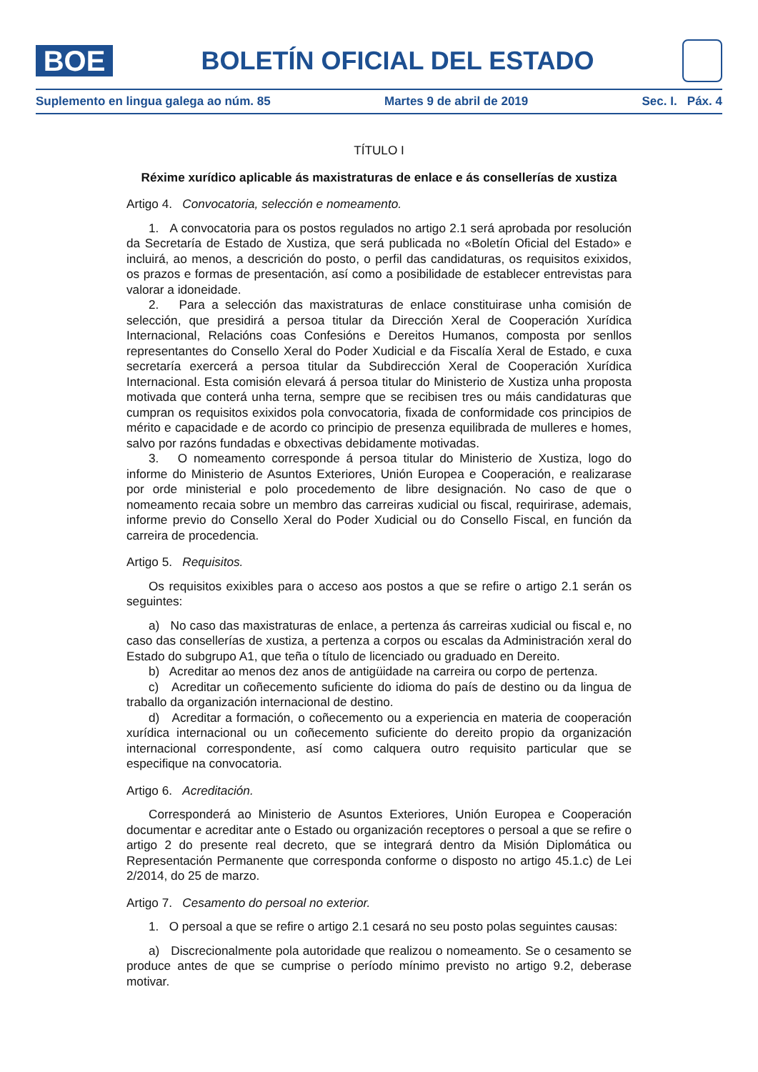BOE
BOLETÍN OFICIAL DEL ESTADO
Suplemento en lingua galega ao núm. 85 Martes 9 de abril de 2019 Sec. I. Páx. 4
TÍTULO I
Réxime xurídico aplicable ás maxistraturas de enlace e ás consellerías de xustiza
Artigo 4. Convocatoria, selección e nomeamento.
1. A convocatoria para os postos regulados no artigo 2.1 será aprobada por resolución da Secretaría de Estado de Xustiza, que será publicada no «Boletín Oficial del Estado» e incluirá, ao menos, a descrición do posto, o perfil das candidaturas, os requisitos exixidos, os prazos e formas de presentación, así como a posibilidade de establecer entrevistas para valorar a idoneidade.
2. Para a selección das maxistraturas de enlace constituirase unha comisión de selección, que presidirá a persoa titular da Dirección Xeral de Cooperación Xurídica Internacional, Relacións coas Confesións e Dereitos Humanos, composta por senllos representantes do Consello Xeral do Poder Xudicial e da Fiscalía Xeral de Estado, e cuxa secretaría exercerá a persoa titular da Subdirección Xeral de Cooperación Xurídica Internacional. Esta comisión elevará á persoa titular do Ministerio de Xustiza unha proposta motivada que conterá unha terna, sempre que se recibisen tres ou máis candidaturas que cumpran os requisitos exixidos pola convocatoria, fixada de conformidade cos principios de mérito e capacidade e de acordo co principio de presenza equilibrada de mulleres e homes, salvo por razóns fundadas e obxectivas debidamente motivadas.
3. O nomeamento corresponde á persoa titular do Ministerio de Xustiza, logo do informe do Ministerio de Asuntos Exteriores, Unión Europea e Cooperación, e realizarase por orde ministerial e polo procedemento de libre designación. No caso de que o nomeamento recaia sobre un membro das carreiras xudicial ou fiscal, requirirase, ademais, informe previo do Consello Xeral do Poder Xudicial ou do Consello Fiscal, en función da carreira de procedencia.
Artigo 5. Requisitos.
Os requisitos exixibles para o acceso aos postos a que se refire o artigo 2.1 serán os seguintes:
a) No caso das maxistraturas de enlace, a pertenza ás carreiras xudicial ou fiscal e, no caso das consellerías de xustiza, a pertenza a corpos ou escalas da Administración xeral do Estado do subgrupo A1, que teña o título de licenciado ou graduado en Dereito.
b) Acreditar ao menos dez anos de antigüidade na carreira ou corpo de pertenza.
c) Acreditar un coñecemento suficiente do idioma do país de destino ou da lingua de traballo da organización internacional de destino.
d) Acreditar a formación, o coñecemento ou a experiencia en materia de cooperación xurídica internacional ou un coñecemento suficiente do dereito propio da organización internacional correspondente, así como calquera outro requisito particular que se especifique na convocatoria.
Artigo 6. Acreditación.
Corresponderá ao Ministerio de Asuntos Exteriores, Unión Europea e Cooperación documentar e acreditar ante o Estado ou organización receptores o persoal a que se refire o artigo 2 do presente real decreto, que se integrará dentro da Misión Diplomática ou Representación Permanente que corresponda conforme o disposto no artigo 45.1.c) de Lei 2/2014, do 25 de marzo.
Artigo 7. Cesamento do persoal no exterior.
1. O persoal a que se refire o artigo 2.1 cesará no seu posto polas seguintes causas:
a) Discrecionalmente pola autoridade que realizou o nomeamento. Se o cesamento se produce antes de que se cumprise o período mínimo previsto no artigo 9.2, deberase motivar.